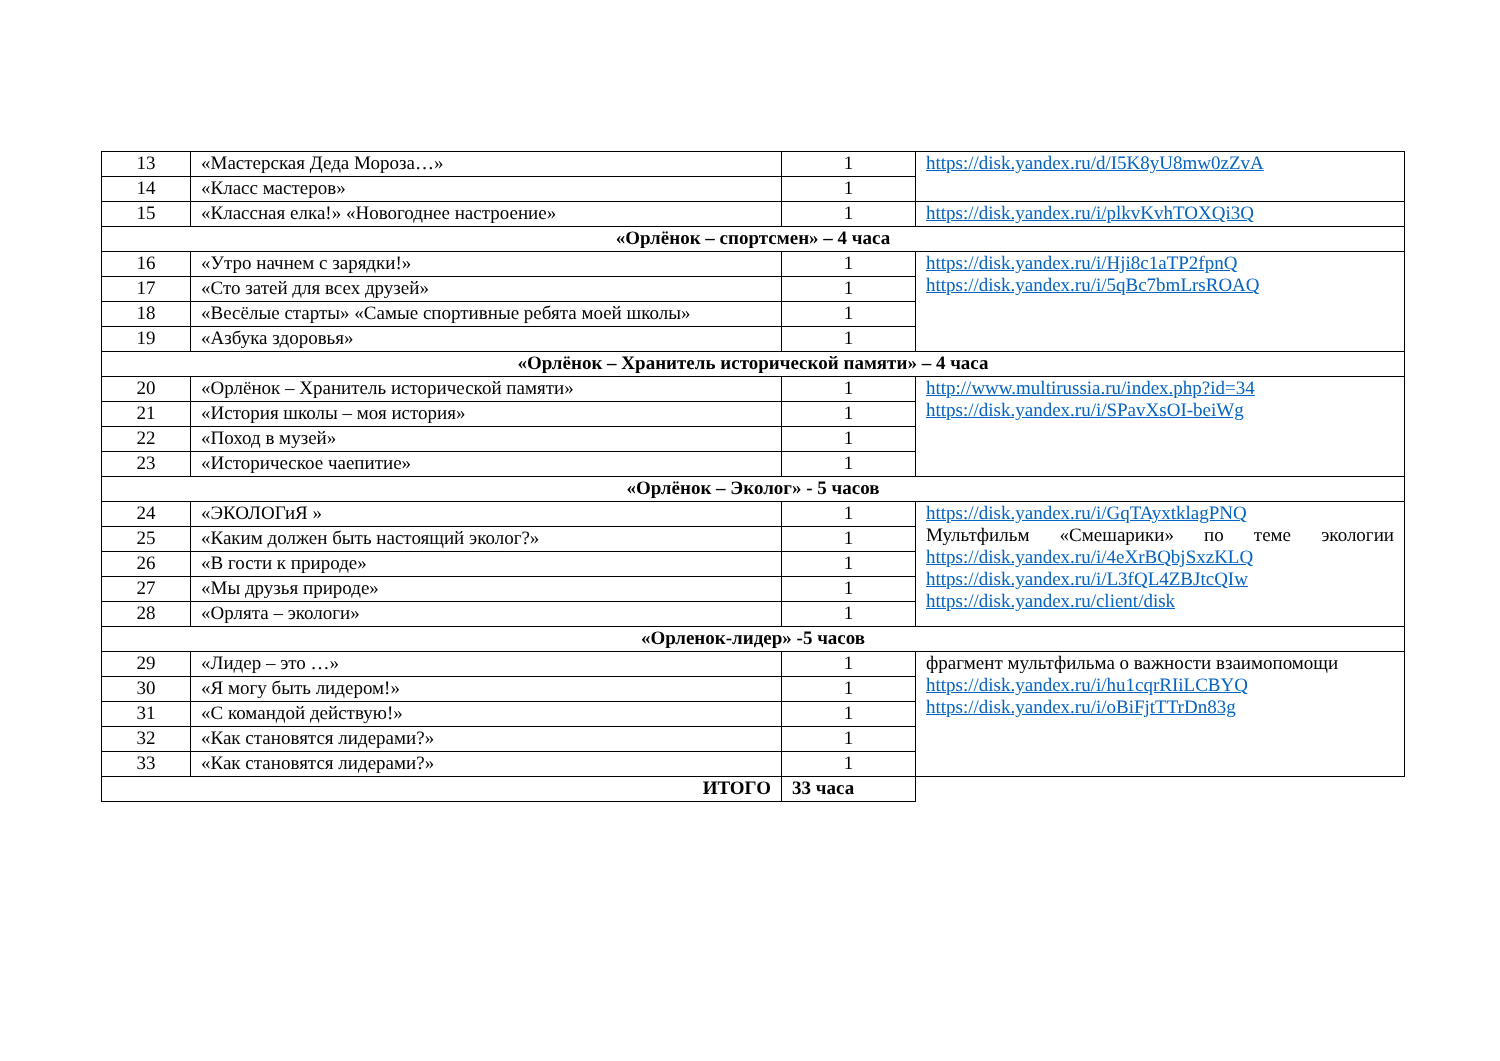| 13 | «Мастерская Деда Мороза…» | 1 | https://disk.yandex.ru/d/I5K8yU8mw0zZvA |
| 14 | «Класс мастеров» | 1 | |
| 15 | «Классная елка!» «Новогоднее настроение» | 1 | https://disk.yandex.ru/i/plkvKvhTOXQi3Q |
| «Орлёнок – спортсмен» – 4 часа | | | |
| 16 | «Утро начнем с зарядки!» | 1 | https://disk.yandex.ru/i/Hji8c1aTP2fpnQ https://disk.yandex.ru/i/5qBc7bmLrsROAQ |
| 17 | «Сто затей для всех друзей» | 1 | |
| 18 | «Весёлые старты» «Самые спортивные ребята моей школы» | 1 | |
| 19 | «Азбука здоровья» | 1 | |
| «Орлёнок – Хранитель исторической памяти» – 4 часа | | | |
| 20 | «Орлёнок – Хранитель исторической памяти» | 1 | http://www.multirussia.ru/index.php?id=34 https://disk.yandex.ru/i/SPavXsOI-beiWg |
| 21 | «История школы – моя история» | 1 | |
| 22 | «Поход в музей» | 1 | |
| 23 | «Историческое чаепитие» | 1 | |
| «Орлёнок – Эколог» - 5 часов | | | |
| 24 | «ЭКОЛОГиЯ » | 1 | https://disk.yandex.ru/i/GqTAyxtklagPNQ Мультфильм «Смешарики» по теме экологии https://disk.yandex.ru/i/4eXrBQbjSxzKLQ https://disk.yandex.ru/i/L3fQL4ZBJtcQIw https://disk.yandex.ru/client/disk |
| 25 | «Каким должен быть настоящий эколог?» | 1 | |
| 26 | «В гости к природе» | 1 | |
| 27 | «Мы друзья природе» | 1 | |
| 28 | «Орлята – экологи» | 1 | |
| «Орленок-лидер» -5 часов | | | |
| 29 | «Лидер – это …» | 1 | фрагмент мультфильма о важности взаимопомощи https://disk.yandex.ru/i/hu1cqrRIiLCBYQ https://disk.yandex.ru/i/oBiFjtTTrDn83g |
| 30 | «Я могу быть лидером!» | 1 | |
| 31 | «С командой действую!» | 1 | |
| 32 | «Как становятся лидерами?» | 1 | |
| 33 | «Как становятся лидерами?» | 1 | |
| ИТОГО | | 33 часа | |